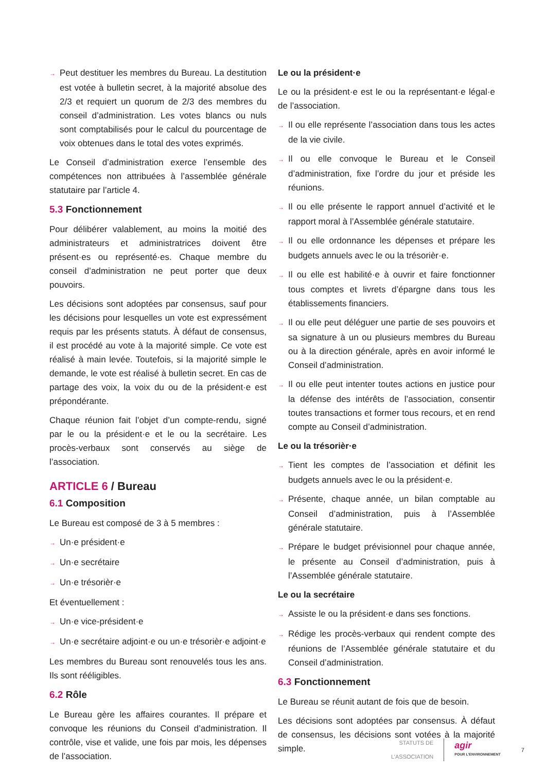→ Peut destituer les membres du Bureau. La destitution est votée à bulletin secret, à la majorité absolue des 2/3 et requiert un quorum de 2/3 des membres du conseil d’administration. Les votes blancs ou nuls sont comptabilisés pour le calcul du pourcentage de voix obtenues dans le total des votes exprimés.
Le Conseil d’administration exerce l’ensemble des compétences non attribuées à l’assemblée générale statutaire par l’article 4.
5.3 Fonctionnement
Pour délibérer valablement, au moins la moitié des administrateurs et administratrices doivent être présent·es ou représenté·es. Chaque membre du conseil d’administration ne peut porter que deux pouvoirs.
Les décisions sont adoptées par consensus, sauf pour les décisions pour lesquelles un vote est expressément requis par les présents statuts. À défaut de consensus, il est procédé au vote à la majorité simple. Ce vote est réalisé à main levée. Toutefois, si la majorité simple le demande, le vote est réalisé à bulletin secret. En cas de partage des voix, la voix du ou de la président·e est prépondérante.
Chaque réunion fait l’objet d’un compte-rendu, signé par le ou la président·e et le ou la secrétaire. Les procès-verbaux sont conservés au siège de l’association.
ARTICLE 6 / Bureau
6.1 Composition
Le Bureau est composé de 3 à 5 membres :
→ Un·e président·e
→ Un·e secrétaire
→ Un·e trésorièr·e
Et éventuellement :
→ Un·e vice-président·e
→ Un·e secrétaire adjoint·e ou un·e trésorièr·e adjoint·e
Les membres du Bureau sont renouvelés tous les ans. Ils sont rééligibles.
6.2 Rôle
Le Bureau gère les affaires courantes. Il prépare et convoque les réunions du Conseil d’administration. Il contrôle, vise et valide, une fois par mois, les dépenses de l’association.
Le ou la président·e
Le ou la président·e est le ou la représentant·e légal·e de l’association.
→ Il ou elle représente l’association dans tous les actes de la vie civile.
→ Il ou elle convoque le Bureau et le Conseil d’administration, fixe l’ordre du jour et préside les réunions.
→ Il ou elle présente le rapport annuel d’activité et le rapport moral à l’Assemblée générale statutaire.
→ Il ou elle ordonnance les dépenses et prépare les budgets annuels avec le ou la trésorièr·e.
→ Il ou elle est habilité·e à ouvrir et faire fonctionner tous comptes et livrets d’épargne dans tous les établissements financiers.
→ Il ou elle peut déléguer une partie de ses pouvoirs et sa signature à un ou plusieurs membres du Bureau ou à la direction générale, après en avoir informé le Conseil d’administration.
→ Il ou elle peut intenter toutes actions en justice pour la défense des intérêts de l’association, consentir toutes transactions et former tous recours, et en rend compte au Conseil d’administration.
Le ou la trésorièr·e
→ Tient les comptes de l’association et définit les budgets annuels avec le ou la président·e.
→ Présente, chaque année, un bilan comptable au Conseil d’administration, puis à l’Assemblée générale statutaire.
→ Prépare le budget prévisionnel pour chaque année, le présente au Conseil d’administration, puis à l’Assemblée générale statutaire.
Le ou la secrétaire
→ Assiste le ou la président·e dans ses fonctions.
→ Rédige les procès-verbaux qui rendent compte des réunions de l’Assemblée générale statutaire et du Conseil d’administration.
6.3 Fonctionnement
Le Bureau se réunit autant de fois que de besoin.
Les décisions sont adoptées par consensus. À défaut de consensus, les décisions sont votées à la majorité simple.
STATUTS DE
L’ASSOCIATION
agir
POUR L’ENVIRONNEMENT
7